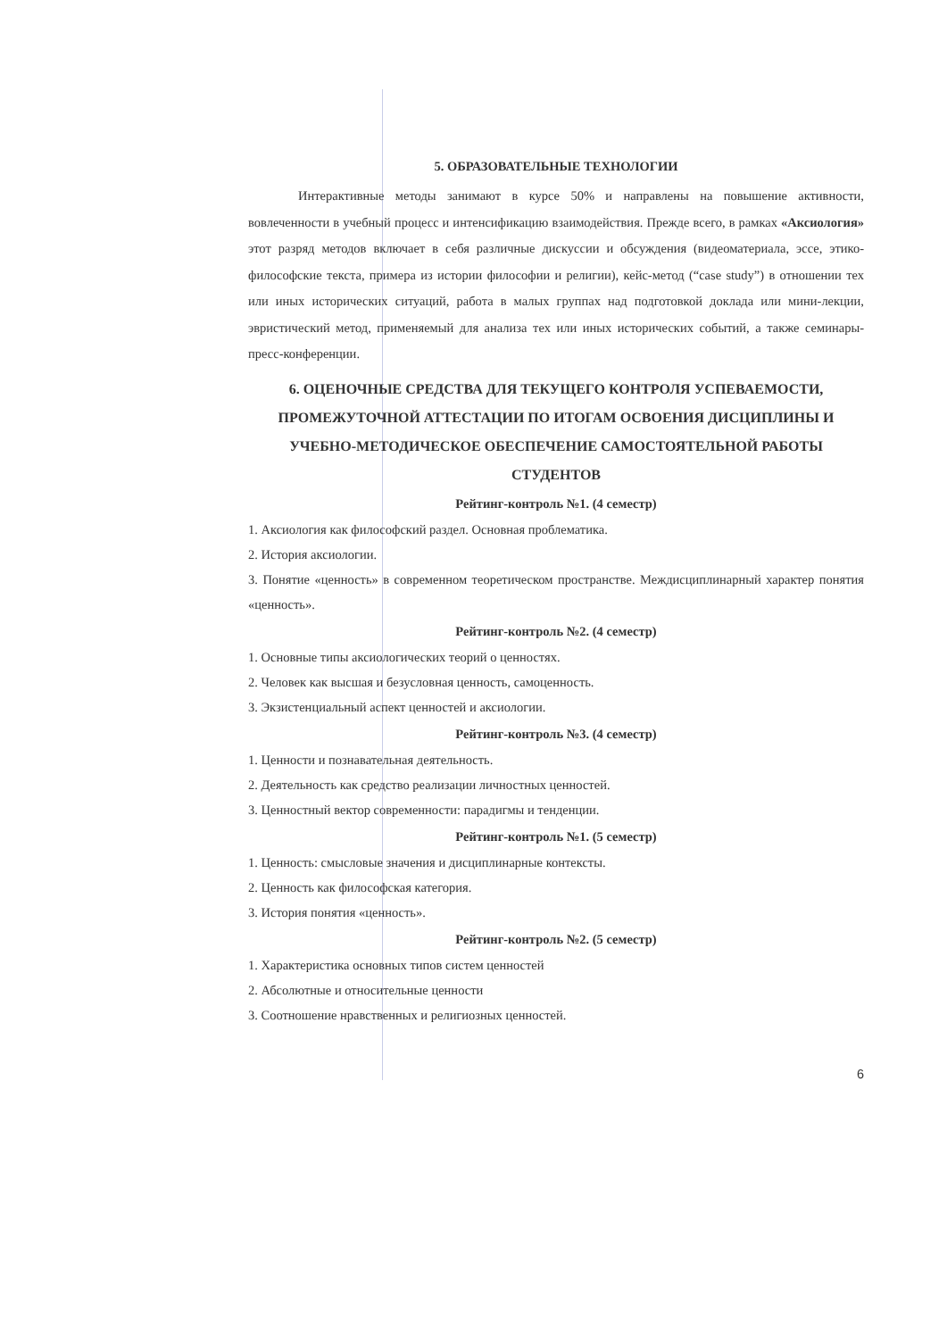5. ОБРАЗОВАТЕЛЬНЫЕ ТЕХНОЛОГИИ
Интерактивные методы занимают в курсе 50% и направлены на повышение активности, вовлеченности в учебный процесс и интенсификацию взаимодействия. Прежде всего, в рамках «Аксиология» этот разряд методов включает в себя различные дискуссии и обсуждения (видеоматериала, эссе, этико-философские текста, примера из истории философии и религии), кейс-метод (“case study”) в отношении тех или иных исторических ситуаций, работа в малых группах над подготовкой доклада или мини-лекции, эвристический метод, применяемый для анализа тех или иных исторических событий, а также семинары-пресс-конференции.
6. ОЦЕНОЧНЫЕ СРЕДСТВА ДЛЯ ТЕКУЩЕГО КОНТРОЛЯ УСПЕВАЕМОСТИ, ПРОМЕЖУТОЧНОЙ АТТЕСТАЦИИ ПО ИТОГАМ ОСВОЕНИЯ ДИСЦИПЛИНЫ И УЧЕБНО-МЕТОДИЧЕСКОЕ ОБЕСПЕЧЕНИЕ САМОСТОЯТЕЛЬНОЙ РАБОТЫ СТУДЕНТОВ
Рейтинг-контроль №1. (4 семестр)
1. Аксиология как философский раздел. Основная проблематика.
2. История аксиологии.
3. Понятие «ценность» в современном теоретическом пространстве. Междисциплинарный характер понятия «ценность».
Рейтинг-контроль №2. (4 семестр)
1. Основные типы аксиологических теорий о ценностях.
2. Человек как высшая и безусловная ценность, самоценность.
3. Экзистенциальный аспект ценностей и аксиологии.
Рейтинг-контроль №3. (4 семестр)
1. Ценности и познавательная деятельность.
2. Деятельность как средство реализации личностных ценностей.
3. Ценностный вектор современности: парадигмы и тенденции.
Рейтинг-контроль №1. (5 семестр)
1. Ценность: смысловые значения и дисциплинарные контексты.
2. Ценность как философская категория.
3. История понятия «ценность».
Рейтинг-контроль №2. (5 семестр)
1. Характеристика основных типов систем ценностей
2. Абсолютные и относительные ценности
3. Соотношение нравственных и религиозных ценностей.
6